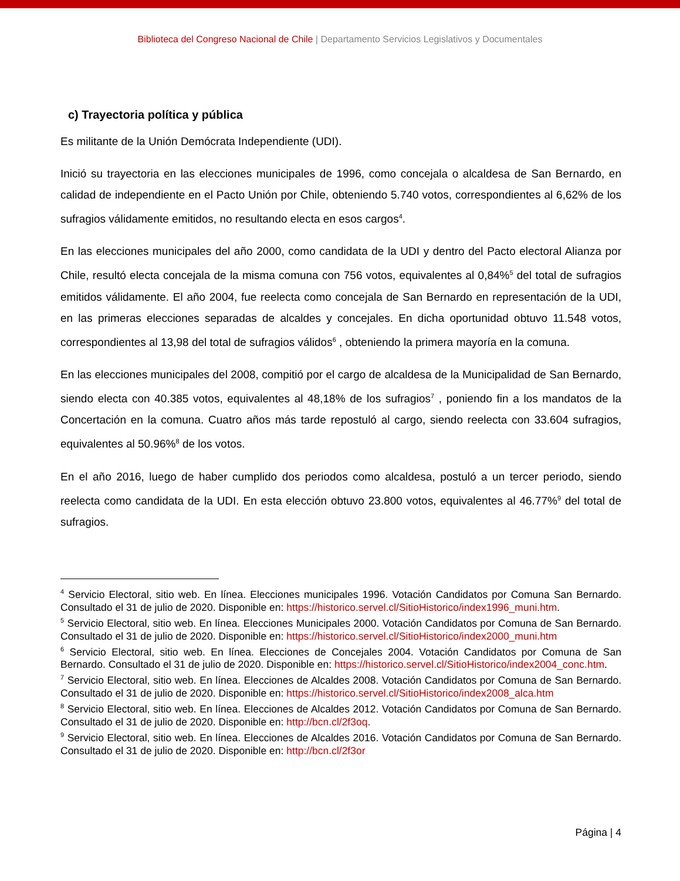Biblioteca del Congreso Nacional de Chile | Departamento Servicios Legislativos y Documentales
c) Trayectoria política y pública
Es militante de la Unión Demócrata Independiente (UDI).
Inició su trayectoria en las elecciones municipales de 1996, como concejala o alcaldesa de San Bernardo, en calidad de independiente en el Pacto Unión por Chile, obteniendo 5.740 votos, correspondientes al 6,62% de los sufragios válidamente emitidos, no resultando electa en esos cargos<sup>4</sup>.
En las elecciones municipales del año 2000, como candidata de la UDI y dentro del Pacto electoral Alianza por Chile, resultó electa concejala de la misma comuna con 756 votos, equivalentes al 0,84%<sup>5</sup> del total de sufragios emitidos válidamente. El año 2004, fue reelecta como concejala de San Bernardo en representación de la UDI, en las primeras elecciones separadas de alcaldes y concejales. En dicha oportunidad obtuvo 11.548 votos, correspondientes al 13,98 del total de sufragios válidos<sup>6</sup> , obteniendo la primera mayoría en la comuna.
En las elecciones municipales del 2008, compitió por el cargo de alcaldesa de la Municipalidad de San Bernardo, siendo electa con 40.385 votos, equivalentes al 48,18% de los sufragios<sup>7</sup> , poniendo fin a los mandatos de la Concertación en la comuna. Cuatro años más tarde repostuló al cargo, siendo reelecta con 33.604 sufragios, equivalentes al 50.96%<sup>8</sup> de los votos.
En el año 2016, luego de haber cumplido dos periodos como alcaldesa, postuló a un tercer periodo, siendo reelecta como candidata de la UDI. En esta elección obtuvo 23.800 votos, equivalentes al 46.77%<sup>9</sup> del total de sufragios.
<sup>4</sup> Servicio Electoral, sitio web. En línea. Elecciones municipales 1996. Votación Candidatos por Comuna San Bernardo. Consultado el 31 de julio de 2020. Disponible en: https://historico.servel.cl/SitioHistorico/index1996_muni.htm.
<sup>5</sup> Servicio Electoral, sitio web. En línea. Elecciones Municipales 2000. Votación Candidatos por Comuna de San Bernardo. Consultado el 31 de julio de 2020. Disponible en: https://historico.servel.cl/SitioHistorico/index2000_muni.htm
<sup>6</sup> Servicio Electoral, sitio web. En línea. Elecciones de Concejales 2004. Votación Candidatos por Comuna de San Bernardo. Consultado el 31 de julio de 2020. Disponible en: https://historico.servel.cl/SitioHistorico/index2004_conc.htm.
<sup>7</sup> Servicio Electoral, sitio web. En línea. Elecciones de Alcaldes 2008. Votación Candidatos por Comuna de San Bernardo. Consultado el 31 de julio de 2020. Disponible en: https://historico.servel.cl/SitioHistorico/index2008_alca.htm
<sup>8</sup> Servicio Electoral, sitio web. En línea. Elecciones de Alcaldes 2012. Votación Candidatos por Comuna de San Bernardo. Consultado el 31 de julio de 2020. Disponible en: http://bcn.cl/2f3oq.
<sup>9</sup> Servicio Electoral, sitio web. En línea. Elecciones de Alcaldes 2016. Votación Candidatos por Comuna de San Bernardo. Consultado el 31 de julio de 2020. Disponible en: http://bcn.cl/2f3or
Página | 4